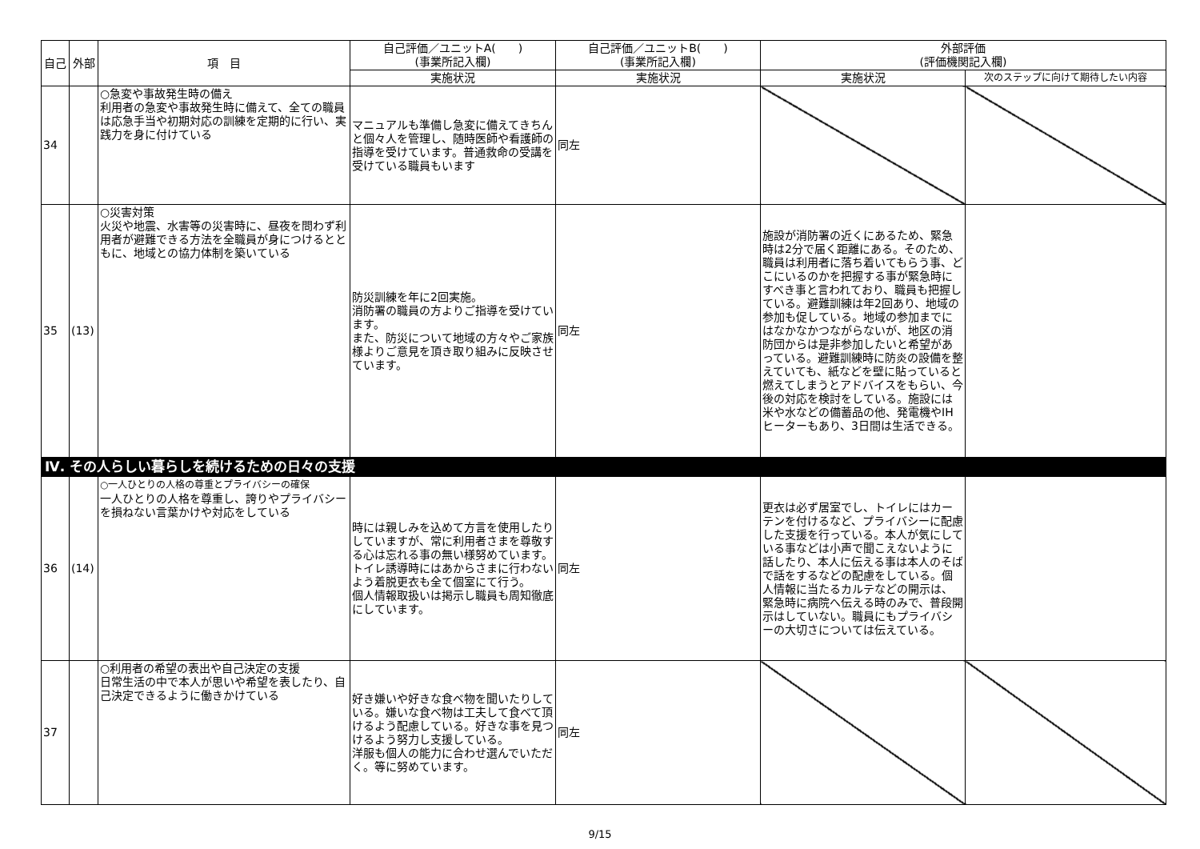| 自己 | 外部 | 項 目 | 自己評価／ユニットA( ) (事業所記入欄) | 自己評価／ユニットB( ) (事業所記入欄) | 外部評価 (評価機関記入欄) | |
| --- | --- | --- | --- | --- | --- | --- |
| | | | 実施状況 | 実施状況 | 実施状況 | 次のステップに向けて期待したい内容 |
| 34 | | ○急変や事故発生時の備え 利用者の急変や事故発生時に備えて、全ての職員は応急手当や初期対応の訓練を定期的に行い、実践力を身に付けている | マニュアルも準備し急変に備えてきちんと個々人を管理し、随時医師や看護師の指導を受けています。普通救命の受講を受けている職員もいます | 同左 | | |
| 35 | (13) | ○災害対策 火災や地震、水害等の災害時に、昼夜を問わず利用者が避難できる方法を全職員が身につけるとともに、地域との協力体制を築いている | 防災訓練を年に2回実施。 消防署の職員の方よりご指導を受けています。 また、防災について地域の方々やご家族様よりご意見を頂き取り組みに反映させています。 | 同左 | 施設が消防署の近くにあるため、緊急時は2分で届く距離にある。そのため、職員は利用者に落ち着いてもらう事、どこにいるのかを把握する事が緊急時にすべき事と言われており、職員も把握している。避難訓練は年2回あり、地域の参加も促している。地域の参加までにはなかなかつながらないが、地区の消防団からは是非参加したいと希望があっている。避難訓練時に防炎の設備を整えていても、紙などを壁に貼っていると燃えてしまうとアドバイスをもらい、今後の対応を検討をしている。施設には米や水などの備蓄品の他、発電機やIHヒーターもあり、3日間は生活できる。 | |
| Ⅳ. その人らしい暮らしを続けるための日々の支援 | | | | | | |
| 36 | (14) | ○一人ひとりの人格の尊重とプライバシーの確保 一人ひとりの人格を尊重し、誇りやプライバシーを損ねない言葉かけや対応をしている | 時には親しみを込めて方言を使用したりしていますが、常に利用者さまを尊敬する心は忘れる事の無い様努めています。トイレ誘導時にはあからさまに行わないよう着脱更衣も全て個室にて行う。 個人情報取扱いは掲示し職員も周知徹底にしています。 | 同左 | 更衣は必ず居室でし、トイレにはカーテンを付けるなど、プライバシーに配慮した支援を行っている。本人が気にしている事などは小声で聞こえないように話したり、本人に伝える事は本人のそばで話をするなどの配慮をしている。個人情報に当たるカルテなどの開示は、緊急時に病院へ伝える時のみで、普段開示はしていない。職員にもプライバシーの大切さについては伝えている。 | |
| 37 | | ○利用者の希望の表出や自己決定の支援 日常生活の中で本人が思いや希望を表したり、自己決定できるように働きかけている | 好き嫌いや好きな食べ物を聞いたりしている。嫌いな食べ物は工夫して食べて頂けるよう配慮している。好きな事を見つけるよう努力し支援している。 洋服も個人の能力に合わせ選んでいただく。等に努めています。 | 同左 | | |
9/15